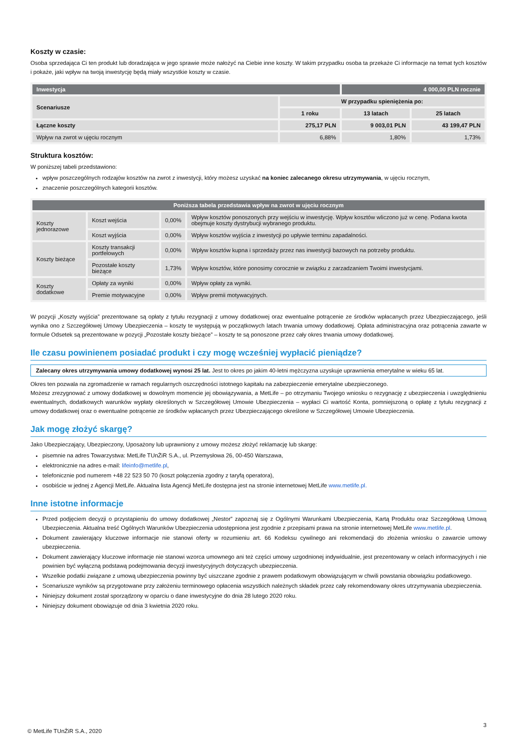Koszty w czasie:
Osoba sprzedająca Ci ten produkt lub doradzająca w jego sprawie może nałożyć na Ciebie inne koszty. W takim przypadku osoba ta przekaże Ci informacje na temat tych kosztów i pokaże, jaki wpływ na twoją inwestycję będą miały wszystkie koszty w czasie.
| Inwestycja | | 4 000,00 PLN rocznie | |
| Scenariusze | W przypadku spieniężenia po: | | |
| | 1 roku | 13 latach | 25 latach |
| Łączne koszty | 275,17 PLN | 9 003,01 PLN | 43 199,47 PLN |
| Wpływ na zwrot w ujęciu rocznym | 6,88% | 1,80% | 1,73% |
Struktura kosztów:
W poniższej tabeli przedstawiono:
wpływ poszczególnych rodzajów kosztów na zwrot z inwestycji, który możesz uzyskać na koniec zalecanego okresu utrzymywania, w ujęciu rocznym,
znaczenie poszczególnych kategorii kosztów.
| Poniższa tabela przedstawia wpływ na zwrot w ujęciu rocznym | | | |
| Koszty jednorazowe | Koszt wejścia | 0,00% | Wpływ kosztów ponoszonych przy wejściu w inwestycję. Wpływ kosztów wliczono już w cenę. Podana kwota obejmuje koszty dystrybucji wybranego produktu. |
| | Koszt wyjścia | 0,00% | Wpływ kosztów wyjścia z inwestycji po upływie terminu zapadalności. |
| Koszty bieżące | Koszty transakcji portfelowych | 0,00% | Wpływ kosztów kupna i sprzedaży przez nas inwestycji bazowych na potrzeby produktu. |
| | Pozostałe koszty bieżące | 1,73% | Wpływ kosztów, które ponosimy corocznie w związku z zarzadzaniem Twoimi inwestycjami. |
| Koszty dodatkowe | Opłaty za wyniki | 0,00% | Wpływ opłaty za wyniki. |
| | Premie motywacyjne | 0,00% | Wpływ premii motywacyjnych. |
W pozycji „Koszty wyjścia” prezentowane są opłaty z tytułu rezygnacji z umowy dodatkowej oraz ewentualne potrącenie ze środków wpłacanych przez Ubezpieczającego, jeśli wynika ono z Szczegółowej Umowy Ubezpieczenia – koszty te występują w początkowych latach trwania umowy dodatkowej. Opłata administracyjna oraz potrącenia zawarte w formule Odsetek są prezentowane w pozycji „Pozostałe koszty bieżące” – koszty te są ponoszone przez cały okres trwania umowy dodatkowej.
Ile czasu powinienem posiadać produkt i czy mogę wcześniej wypłacić pieniądze?
Zalecany okres utrzymywania umowy dodatkowej wynosi 25 lat. Jest to okres po jakim 40-letni mężczyzna uzyskuje uprawnienia emerytalne w wieku 65 lat.
Okres ten pozwala na zgromadzenie w ramach regularnych oszczędności istotnego kapitału na zabezpieczenie emerytalne ubezpieczonego.
Możesz zrezygnować z umowy dodatkowej w dowolnym momencie jej obowiązywania, a MetLife – po otrzymaniu Twojego wniosku o rezygnację z ubezpieczenia i uwzględnieniu ewentualnych, dodatkowych warunków wypłaty określonych w Szczegółowej Umowie Ubezpieczenia – wypłaci Ci wartość Konta, pomniejszoną o opłatę z tytułu rezygnacji z umowy dodatkowej oraz o ewentualne potrącenie ze środków wpłacanych przez Ubezpieczającego określone w Szczegółowej Umowie Ubezpieczenia.
Jak mogę złożyć skargę?
Jako Ubezpieczający, Ubezpieczony, Uposażony lub uprawniony z umowy możesz złożyć reklamację lub skargę:
pisemnie na adres Towarzystwa: MetLife TUnŻiR S.A., ul. Przemysłowa 26, 00-450 Warszawa,
elektronicznie na adres e-mail: lifeinfo@metlife.pl,
telefonicznie pod numerem +48 22 523 50 70 (koszt połączenia zgodny z taryfą operatora),
osobiście w jednej z Agencji MetLife. Aktualna lista Agencji MetLife dostępna jest na stronie internetowej MetLife www.metlife.pl.
Inne istotne informacje
Przed podjęciem decyzji o przystąpieniu do umowy dodatkowej „Nestor” zapoznaj się z Ogólnymi Warunkami Ubezpieczenia, Kartą Produktu oraz Szczegółową Umową Ubezpieczenia. Aktualna treść Ogólnych Warunków Ubezpieczenia udostępniona jest zgodnie z przepisami prawa na stronie internetowej MetLife www.metlife.pl.
Dokument zawierający kluczowe informacje nie stanowi oferty w rozumieniu art. 66 Kodeksu cywilnego ani rekomendacji do złożenia wniosku o zawarcie umowy ubezpieczenia.
Dokument zawierający kluczowe informacje nie stanowi wzorca umownego ani też części umowy uzgodnionej indywidualnie, jest prezentowany w celach informacyjnych i nie powinien być wyłączną podstawą podejmowania decyzji inwestycyjnych dotyczących ubezpieczenia.
Wszelkie podatki związane z umową ubezpieczenia powinny być uiszczane zgodnie z prawem podatkowym obowiązującym w chwili powstania obowiązku podatkowego.
Scenariusze wyników są przygotowane przy założeniu terminowego opłacenia wszystkich należnych składek przez cały rekomendowany okres utrzymywania ubezpieczenia.
Niniejszy dokument został sporządzony w oparciu o dane inwestycyjne do dnia 28 lutego 2020 roku.
Niniejszy dokument obowiązuje od dnia 3 kwietnia 2020 roku.
3
© MetLife TUnŻiR S.A., 2020